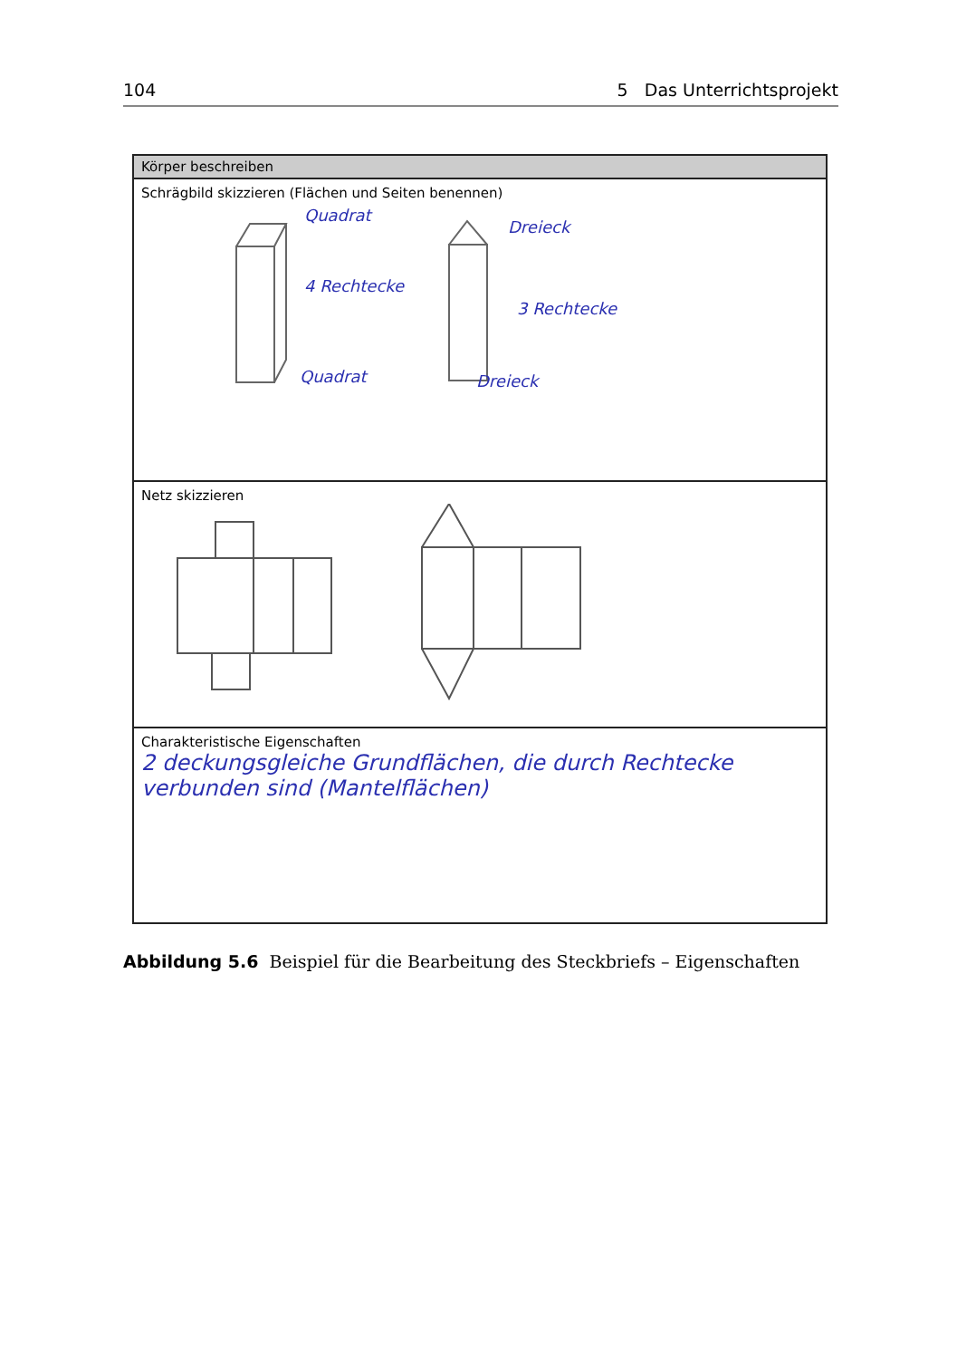104 5 Das Unterrichtsprojekt
Körper beschreiben
Schrägbild skizzieren (Flächen und Seiten benennen)
Quadrat
4 Rechtecke
Quadrat
Dreieck
3 Rechtecke
Dreieck
Netz skizzieren
Charakteristische Eigenschaften
2 deckungsgleiche Grundflächen, die durch Rechtecke verbunden sind (Mantelflächen)
Abbildung 5.6 Beispiel für die Bearbeitung des Steckbriefs – Eigenschaften